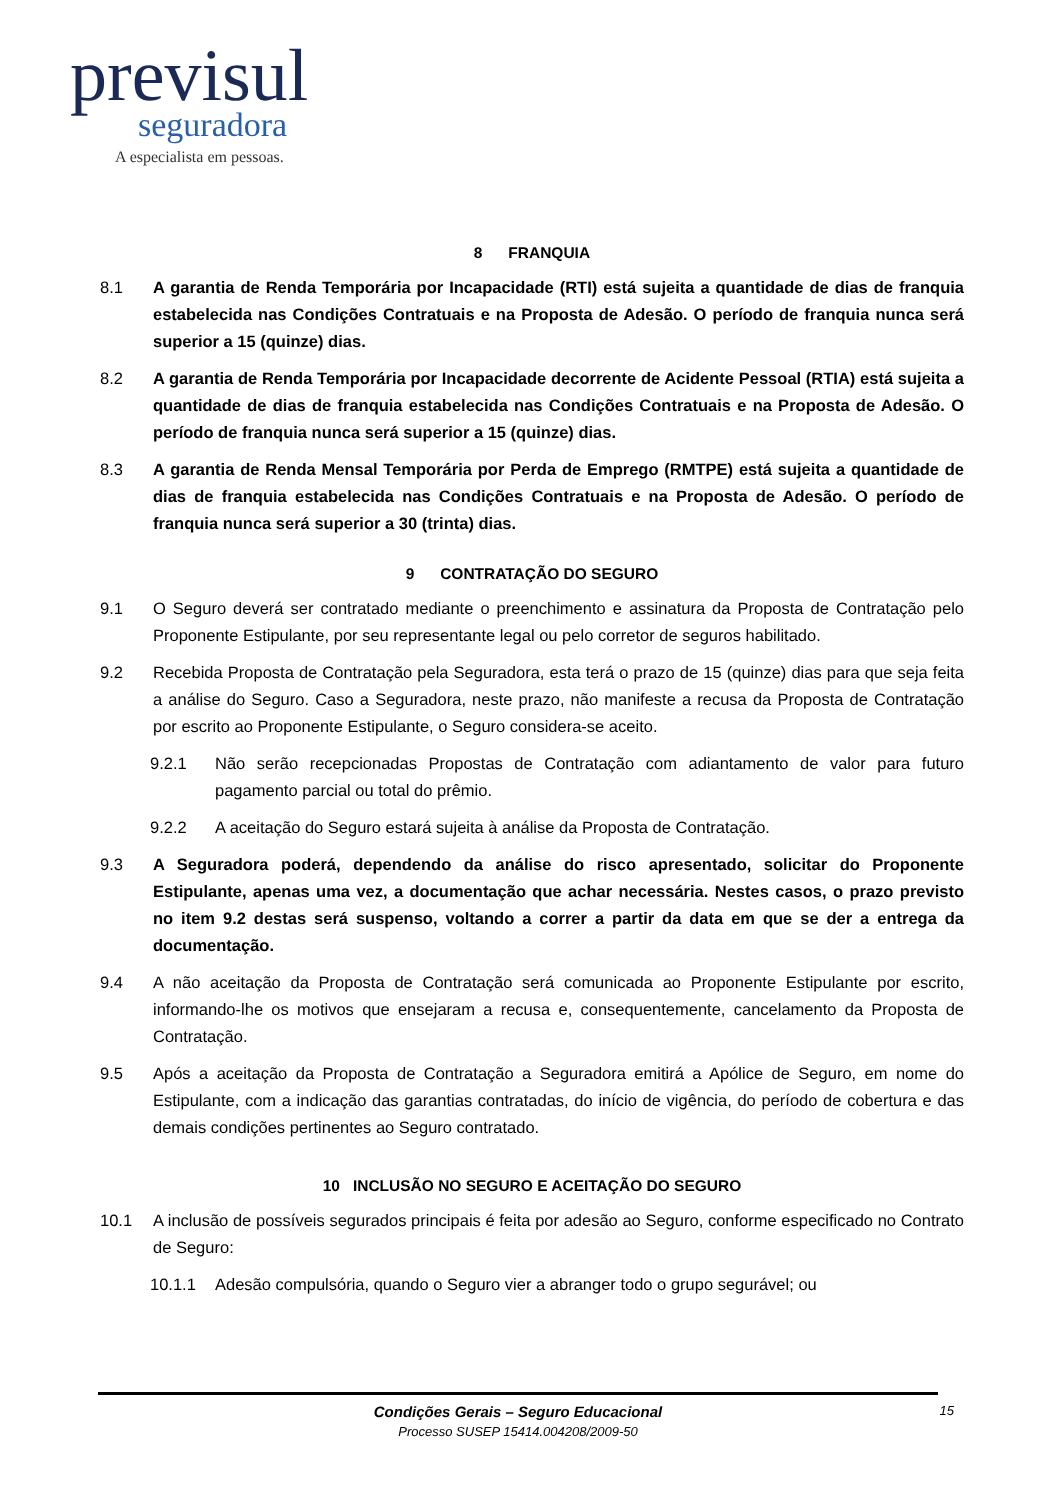previsul
seguradora
A especialista em pessoas.
8 FRANQUIA
8.1 A garantia de Renda Temporária por Incapacidade (RTI) está sujeita a quantidade de dias de franquia estabelecida nas Condições Contratuais e na Proposta de Adesão. O período de franquia nunca será superior a 15 (quinze) dias.
8.2 A garantia de Renda Temporária por Incapacidade decorrente de Acidente Pessoal (RTIA) está sujeita a quantidade de dias de franquia estabelecida nas Condições Contratuais e na Proposta de Adesão. O período de franquia nunca será superior a 15 (quinze) dias.
8.3 A garantia de Renda Mensal Temporária por Perda de Emprego (RMTPE) está sujeita a quantidade de dias de franquia estabelecida nas Condições Contratuais e na Proposta de Adesão. O período de franquia nunca será superior a 30 (trinta) dias.
9 CONTRATAÇÃO DO SEGURO
9.1 O Seguro deverá ser contratado mediante o preenchimento e assinatura da Proposta de Contratação pelo Proponente Estipulante, por seu representante legal ou pelo corretor de seguros habilitado.
9.2 Recebida Proposta de Contratação pela Seguradora, esta terá o prazo de 15 (quinze) dias para que seja feita a análise do Seguro. Caso a Seguradora, neste prazo, não manifeste a recusa da Proposta de Contratação por escrito ao Proponente Estipulante, o Seguro considera-se aceito.
9.2.1 Não serão recepcionadas Propostas de Contratação com adiantamento de valor para futuro pagamento parcial ou total do prêmio.
9.2.2 A aceitação do Seguro estará sujeita à análise da Proposta de Contratação.
9.3 A Seguradora poderá, dependendo da análise do risco apresentado, solicitar do Proponente Estipulante, apenas uma vez, a documentação que achar necessária. Nestes casos, o prazo previsto no item 9.2 destas será suspenso, voltando a correr a partir da data em que se der a entrega da documentação.
9.4 A não aceitação da Proposta de Contratação será comunicada ao Proponente Estipulante por escrito, informando-lhe os motivos que ensejaram a recusa e, consequentemente, cancelamento da Proposta de Contratação.
9.5 Após a aceitação da Proposta de Contratação a Seguradora emitirá a Apólice de Seguro, em nome do Estipulante, com a indicação das garantias contratadas, do início de vigência, do período de cobertura e das demais condições pertinentes ao Seguro contratado.
10 INCLUSÃO NO SEGURO E ACEITAÇÃO DO SEGURO
10.1 A inclusão de possíveis segurados principais é feita por adesão ao Seguro, conforme especificado no Contrato de Seguro:
10.1.1 Adesão compulsória, quando o Seguro vier a abranger todo o grupo segurável; ou
Condições Gerais – Seguro Educacional
Processo SUSEP 15414.004208/2009-50
15